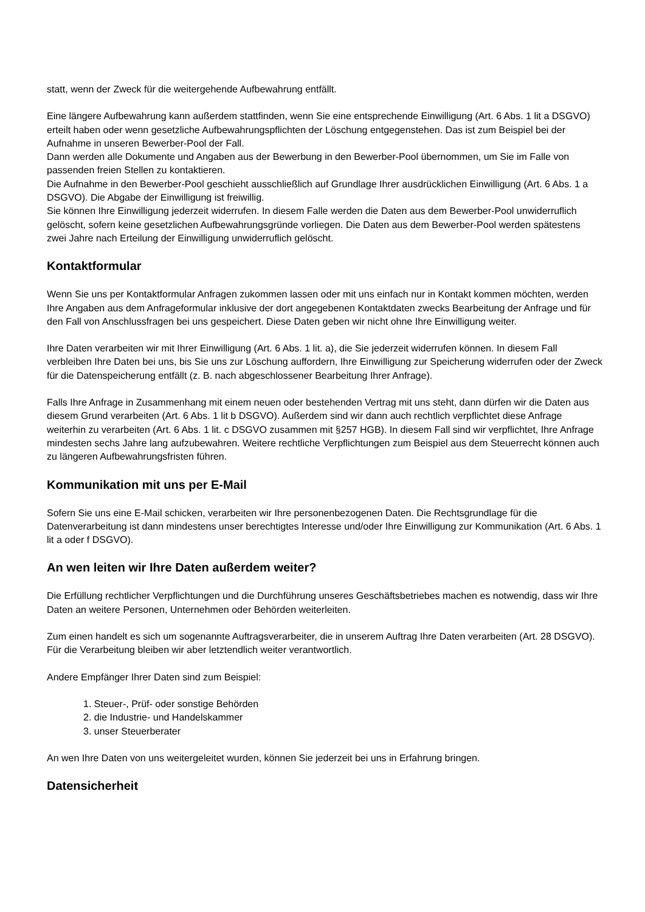statt, wenn der Zweck für die weitergehende Aufbewahrung entfällt.
Eine längere Aufbewahrung kann außerdem stattfinden, wenn Sie eine entsprechende Einwilligung (Art. 6 Abs. 1 lit a DSGVO) erteilt haben oder wenn gesetzliche Aufbewahrungspflichten der Löschung entgegenstehen. Das ist zum Beispiel bei der Aufnahme in unseren Bewerber-Pool der Fall.
Dann werden alle Dokumente und Angaben aus der Bewerbung in den Bewerber-Pool übernommen, um Sie im Falle von passenden freien Stellen zu kontaktieren.
Die Aufnahme in den Bewerber-Pool geschieht ausschließlich auf Grundlage Ihrer ausdrücklichen Einwilligung (Art. 6 Abs. 1 a DSGVO). Die Abgabe der Einwilligung ist freiwillig.
Sie können Ihre Einwilligung jederzeit widerrufen. In diesem Falle werden die Daten aus dem Bewerber-Pool unwiderruflich gelöscht, sofern keine gesetzlichen Aufbewahrungsgründe vorliegen. Die Daten aus dem Bewerber-Pool werden spätestens zwei Jahre nach Erteilung der Einwilligung unwiderruflich gelöscht.
Kontaktformular
Wenn Sie uns per Kontaktformular Anfragen zukommen lassen oder mit uns einfach nur in Kontakt kommen möchten, werden Ihre Angaben aus dem Anfrageformular inklusive der dort angegebenen Kontaktdaten zwecks Bearbeitung der Anfrage und für den Fall von Anschlussfragen bei uns gespeichert. Diese Daten geben wir nicht ohne Ihre Einwilligung weiter.
Ihre Daten verarbeiten wir mit Ihrer Einwilligung (Art. 6 Abs. 1 lit. a), die Sie jederzeit widerrufen können. In diesem Fall verbleiben Ihre Daten bei uns, bis Sie uns zur Löschung auffordern, Ihre Einwilligung zur Speicherung widerrufen oder der Zweck für die Datenspeicherung entfällt (z. B. nach abgeschlossener Bearbeitung Ihrer Anfrage).
Falls Ihre Anfrage in Zusammenhang mit einem neuen oder bestehenden Vertrag mit uns steht, dann dürfen wir die Daten aus diesem Grund verarbeiten (Art. 6 Abs. 1 lit b DSGVO). Außerdem sind wir dann auch rechtlich verpflichtet diese Anfrage weiterhin zu verarbeiten (Art. 6 Abs. 1 lit. c DSGVO zusammen mit §257 HGB). In diesem Fall sind wir verpflichtet, Ihre Anfrage mindesten sechs Jahre lang aufzubewahren. Weitere rechtliche Verpflichtungen zum Beispiel aus dem Steuerrecht können auch zu längeren Aufbewahrungsfristen führen.
Kommunikation mit uns per E-Mail
Sofern Sie uns eine E-Mail schicken, verarbeiten wir Ihre personenbezogenen Daten. Die Rechtsgrundlage für die Datenverarbeitung ist dann mindestens unser berechtigtes Interesse und/oder Ihre Einwilligung zur Kommunikation (Art. 6 Abs. 1 lit a oder f DSGVO).
An wen leiten wir Ihre Daten außerdem weiter?
Die Erfüllung rechtlicher Verpflichtungen und die Durchführung unseres Geschäftsbetriebes machen es notwendig, dass wir Ihre Daten an weitere Personen, Unternehmen oder Behörden weiterleiten.
Zum einen handelt es sich um sogenannte Auftragsverarbeiter, die in unserem Auftrag Ihre Daten verarbeiten (Art. 28 DSGVO). Für die Verarbeitung bleiben wir aber letztendlich weiter verantwortlich.
Andere Empfänger Ihrer Daten sind zum Beispiel:
1. Steuer-, Prüf- oder sonstige Behörden
2. die Industrie- und Handelskammer
3. unser Steuerberater
An wen Ihre Daten von uns weitergeleitet wurden, können Sie jederzeit bei uns in Erfahrung bringen.
Datensicherheit